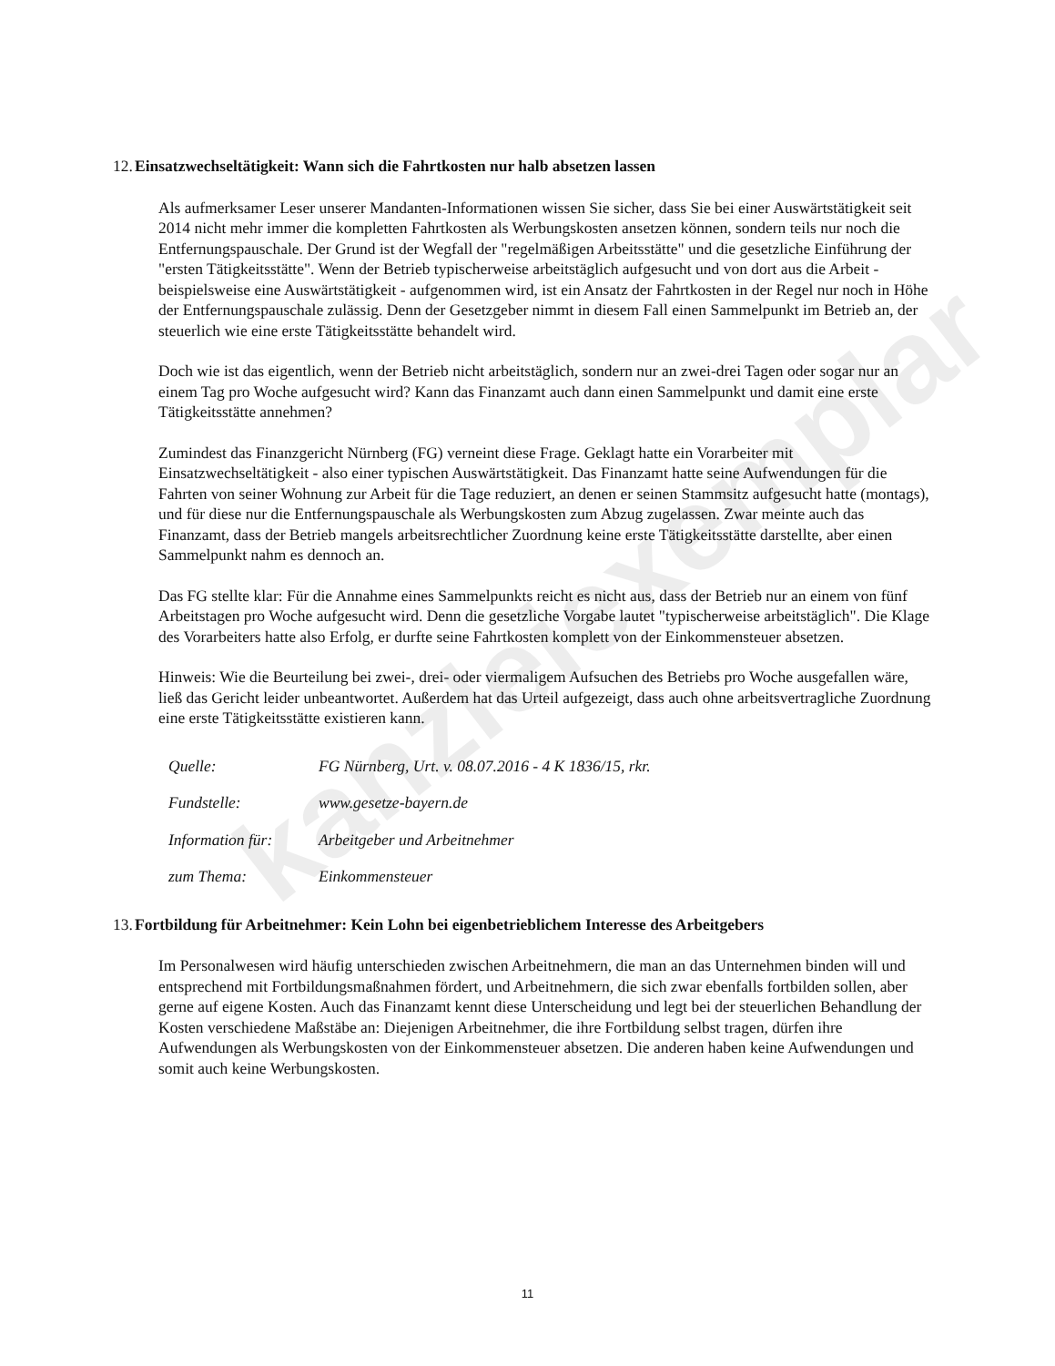kanzleiexemplar
12. Einsatzwechseltätigkeit: Wann sich die Fahrtkosten nur halb absetzen lassen
Als aufmerksamer Leser unserer Mandanten-Informationen wissen Sie sicher, dass Sie bei einer Auswärtstätigkeit seit 2014 nicht mehr immer die kompletten Fahrtkosten als Werbungskosten ansetzen können, sondern teils nur noch die Entfernungspauschale. Der Grund ist der Wegfall der "regelmäßigen Arbeitsstätte" und die gesetzliche Einführung der "ersten Tätigkeitsstätte". Wenn der Betrieb typischerweise arbeitstäglich aufgesucht und von dort aus die Arbeit - beispielsweise eine Auswärtstätigkeit - aufgenommen wird, ist ein Ansatz der Fahrtkosten in der Regel nur noch in Höhe der Entfernungspauschale zulässig. Denn der Gesetzgeber nimmt in diesem Fall einen Sammelpunkt im Betrieb an, der steuerlich wie eine erste Tätigkeitsstätte behandelt wird.
Doch wie ist das eigentlich, wenn der Betrieb nicht arbeitstäglich, sondern nur an zwei-drei Tagen oder sogar nur an einem Tag pro Woche aufgesucht wird? Kann das Finanzamt auch dann einen Sammelpunkt und damit eine erste Tätigkeitsstätte annehmen?
Zumindest das Finanzgericht Nürnberg (FG) verneint diese Frage. Geklagt hatte ein Vorarbeiter mit Einsatzwechseltätigkeit - also einer typischen Auswärtstätigkeit. Das Finanzamt hatte seine Aufwendungen für die Fahrten von seiner Wohnung zur Arbeit für die Tage reduziert, an denen er seinen Stammsitz aufgesucht hatte (montags), und für diese nur die Entfernungspauschale als Werbungskosten zum Abzug zugelassen. Zwar meinte auch das Finanzamt, dass der Betrieb mangels arbeitsrechtlicher Zuordnung keine erste Tätigkeitsstätte darstellte, aber einen Sammelpunkt nahm es dennoch an.
Das FG stellte klar: Für die Annahme eines Sammelpunkts reicht es nicht aus, dass der Betrieb nur an einem von fünf Arbeitstagen pro Woche aufgesucht wird. Denn die gesetzliche Vorgabe lautet "typischerweise arbeitstäglich". Die Klage des Vorarbeiters hatte also Erfolg, er durfte seine Fahrtkosten komplett von der Einkommensteuer absetzen.
Hinweis: Wie die Beurteilung bei zwei-, drei- oder viermaligem Aufsuchen des Betriebs pro Woche ausgefallen wäre, ließ das Gericht leider unbeantwortet. Außerdem hat das Urteil aufgezeigt, dass auch ohne arbeitsvertragliche Zuordnung eine erste Tätigkeitsstätte existieren kann.
| Quelle: | FG Nürnberg, Urt. v. 08.07.2016 - 4 K 1836/15, rkr. |
| Fundstelle: | www.gesetze-bayern.de |
| Information für: | Arbeitgeber und Arbeitnehmer |
| zum Thema: | Einkommensteuer |
13. Fortbildung für Arbeitnehmer: Kein Lohn bei eigenbetrieblichem Interesse des Arbeitgebers
Im Personalwesen wird häufig unterschieden zwischen Arbeitnehmern, die man an das Unternehmen binden will und entsprechend mit Fortbildungsmaßnahmen fördert, und Arbeitnehmern, die sich zwar ebenfalls fortbilden sollen, aber gerne auf eigene Kosten. Auch das Finanzamt kennt diese Unterscheidung und legt bei der steuerlichen Behandlung der Kosten verschiedene Maßstäbe an: Diejenigen Arbeitnehmer, die ihre Fortbildung selbst tragen, dürfen ihre Aufwendungen als Werbungskosten von der Einkommensteuer absetzen. Die anderen haben keine Aufwendungen und somit auch keine Werbungskosten.
11